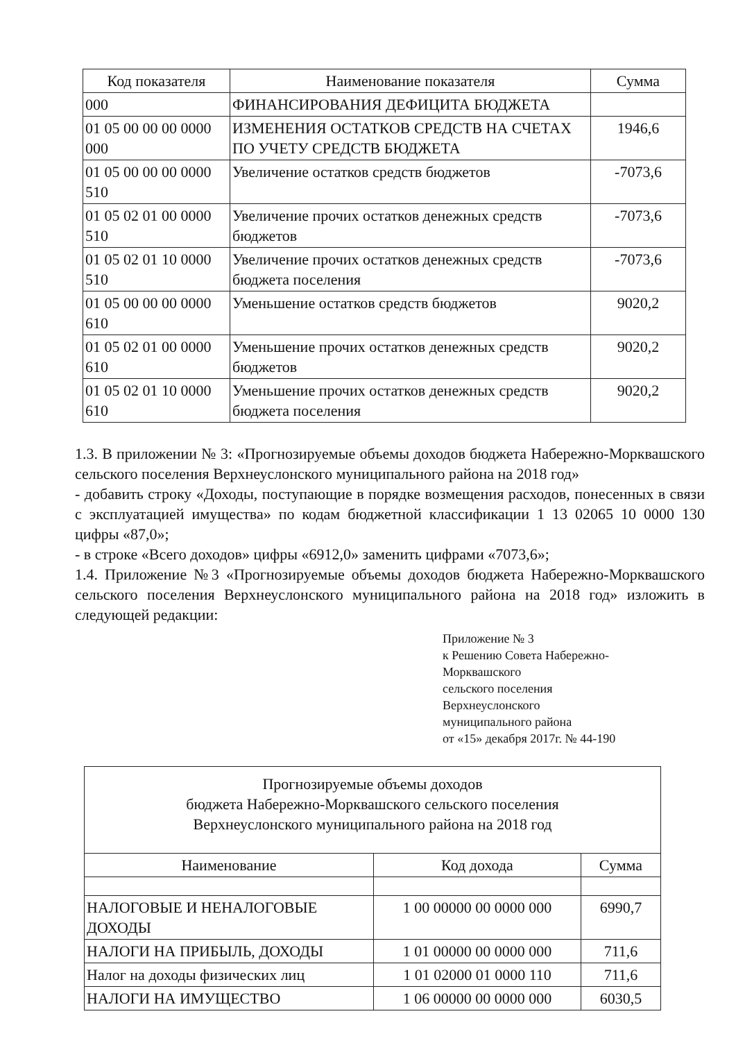| Код показателя | Наименование показателя | Сумма |
| --- | --- | --- |
| 000 | ФИНАНСИРОВАНИЯ ДЕФИЦИТА БЮДЖЕТА | |
| 01 05 00 00 00 0000 000 | ИЗМЕНЕНИЯ ОСТАТКОВ СРЕДСТВ НА СЧЕТАХ ПО УЧЕТУ СРЕДСТВ БЮДЖЕТА | 1946,6 |
| 01 05 00 00 00 0000 510 | Увеличение остатков средств бюджетов | -7073,6 |
| 01 05 02 01 00 0000 510 | Увеличение прочих остатков денежных средств бюджетов | -7073,6 |
| 01 05 02 01 10 0000 510 | Увеличение прочих остатков денежных средств бюджета поселения | -7073,6 |
| 01 05 00 00 00 0000 610 | Уменьшение остатков средств бюджетов | 9020,2 |
| 01 05 02 01 00 0000 610 | Уменьшение прочих остатков денежных средств бюджетов | 9020,2 |
| 01 05 02 01 10 0000 610 | Уменьшение прочих остатков денежных средств бюджета поселения | 9020,2 |
1.3. В приложении № 3: «Прогнозируемые объемы доходов бюджета Набережно-Морквашского сельского поселения Верхнеуслонского муниципального района на 2018 год»
- добавить строку «Доходы, поступающие в порядке возмещения расходов, понесенных в связи с эксплуатацией имущества» по кодам бюджетной классификации 1 13 02065 10 0000 130 цифры «87,0»;
- в строке «Всего доходов» цифры «6912,0» заменить цифрами «7073,6»;
1.4. Приложение №3 «Прогнозируемые объемы доходов бюджета Набережно-Морквашского сельского поселения Верхнеуслонского муниципального района на 2018 год» изложить в следующей редакции:
Приложение № 3
к Решению Совета Набережно-
Морквашского
сельского поселения
Верхнеуслонского
муниципального района
от «15» декабря 2017г. № 44-190
| Прогнозируемые объемы доходов бюджета Набережно-Морквашского сельского поселения Верхнеуслонского муниципального района на 2018 год | | |
| Наименование | Код дохода | Сумма |
| НАЛОГОВЫЕ И НЕНАЛОГОВЫЕ ДОХОДЫ | 1 00 00000 00 0000 000 | 6990,7 |
| НАЛОГИ НА ПРИБЫЛЬ, ДОХОДЫ | 1 01 00000 00 0000 000 | 711,6 |
| Налог на доходы физических лиц | 1 01 02000 01 0000 110 | 711,6 |
| НАЛОГИ НА ИМУЩЕСТВО | 1 06 00000 00 0000 000 | 6030,5 |